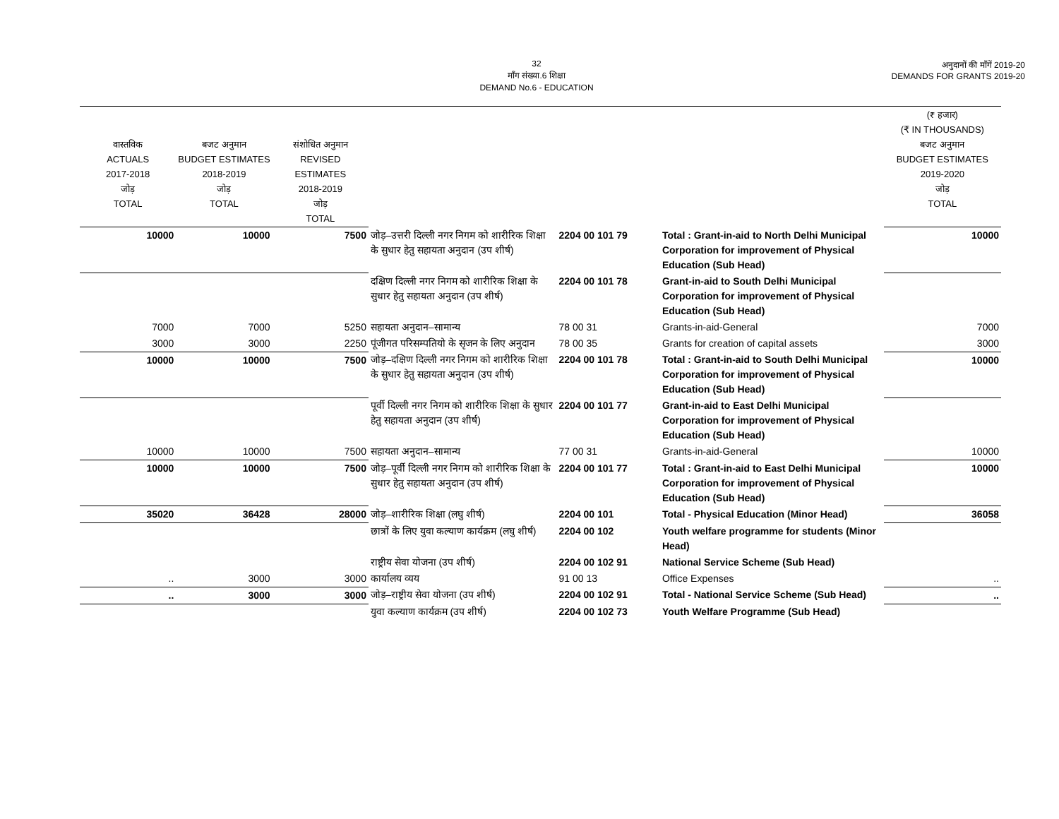32
माँग संख्या.6 शिक्षा
DEMAND No.6 - EDUCATION
अनुदानों की माँगें 2019-20
DEMANDS FOR GRANTS 2019-20
| वास्तविक ACTUALS 2017-2018 जोड़ TOTAL | बजट अनुमान BUDGET ESTIMATES 2018-2019 जोड़ TOTAL | संशोधित अनुमान REVISED ESTIMATES 2018-2019 जोड़ TOTAL | | | | (₹ हजार) (₹ IN THOUSANDS) बजट अनुमान BUDGET ESTIMATES 2019-2020 जोड़ TOTAL |
| --- | --- | --- | --- | --- | --- | --- |
| 10000 | 10000 | 7500 | जोड़–उत्तरी दिल्ली नगर निगम को शारीरिक शिक्षा के सुधार हेतु सहायता अनुदान (उप शीर्ष) | 2204 00 101 79 | Total : Grant-in-aid to North Delhi Municipal Corporation for improvement of Physical Education (Sub Head) | 10000 |
| | | | दक्षिण दिल्ली नगर निगम को शारीरिक शिक्षा के सुधार हेतु सहायता अनुदान (उप शीर्ष) | 2204 00 101 78 | Grant-in-aid to South Delhi Municipal Corporation for improvement of Physical Education (Sub Head) | |
| 7000 | 7000 | 5250 | सहायता अनुदान–सामान्य | 78 00 31 | Grants-in-aid-General | 7000 |
| 3000 | 3000 | 2250 | पूंजीगत परिसम्पतियो के सृजन के लिए अनुदान | 78 00 35 | Grants for creation of capital assets | 3000 |
| 10000 | 10000 | 7500 | जोड़–दक्षिण दिल्ली नगर निगम को शारीरिक शिक्षा के सुधार हेतु सहायता अनुदान (उप शीर्ष) | 2204 00 101 78 | Total : Grant-in-aid to South Delhi Municipal Corporation for improvement of Physical Education (Sub Head) | 10000 |
| | | | पूर्वी दिल्ली नगर निगम को शारीरिक शिक्षा के सुधार हेतु सहायता अनुदान (उप शीर्ष) | 2204 00 101 77 | Grant-in-aid to East Delhi Municipal Corporation for improvement of Physical Education (Sub Head) | |
| 10000 | 10000 | 7500 | सहायता अनुदान–सामान्य | 77 00 31 | Grants-in-aid-General | 10000 |
| 10000 | 10000 | 7500 | जोड़–पूर्वी दिल्ली नगर निगम को शारीरिक शिक्षा के सुधार हेतु सहायता अनुदान (उप शीर्ष) | 2204 00 101 77 | Total : Grant-in-aid to East Delhi Municipal Corporation for improvement of Physical Education (Sub Head) | 10000 |
| 35020 | 36428 | 28000 | जोड़–शारीरिक शिक्षा (लघु शीर्ष) | 2204 00 101 | Total - Physical Education (Minor Head) | 36058 |
| | | | छात्रों के लिए युवा कल्याण कार्यक्रम (लघु शीर्ष) | 2204 00 102 | Youth welfare programme for students (Minor Head) | |
| | | | राष्ट्रीय सेवा योजना (उप शीर्ष) | 2204 00 102 91 | National Service Scheme (Sub Head) | |
| .. | 3000 | 3000 | कार्यालय व्यय | 91 00 13 | Office Expenses | .. |
| .. | 3000 | 3000 | जोड़–राष्ट्रीय सेवा योजना (उप शीर्ष) | 2204 00 102 91 | Total - National Service Scheme (Sub Head) | .. |
| | | | युवा कल्याण कार्यक्रम (उप शीर्ष) | 2204 00 102 73 | Youth Welfare Programme (Sub Head) | |